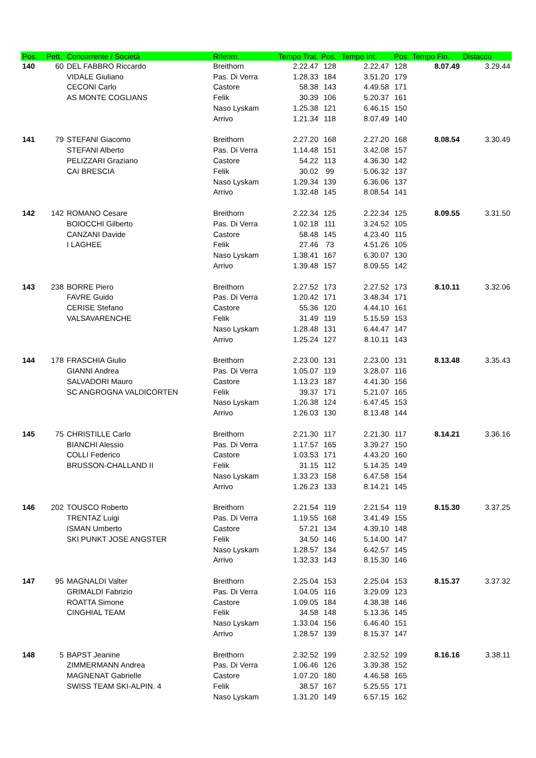| Pos. | Pett. | Concorrente / Società | Riferim. | Tempo Trat. | Pos. | Tempo Int. | Pos. | Tempo Fin. | Distacco |
| --- | --- | --- | --- | --- | --- | --- | --- | --- | --- |
| 140 | 60 | DEL FABBRO Riccardo | Breithorn | 2.22.47 | 128 | 2.22.47 | 128 | 8.07.49 | 3.29.44 |
| | | VIDALE Giuliano | Pas. Di Verra | 1.28.33 | 184 | 3.51.20 | 179 | | |
| | | CECONI Carlo | Castore | 58.38 | 143 | 4.49.58 | 171 | | |
| | | AS MONTE COGLIANS | Felik | 30.39 | 106 | 5.20.37 | 161 | | |
| | | | Naso Lyskam | 1.25.38 | 121 | 6.46.15 | 150 | | |
| | | | Arrivo | 1.21.34 | 118 | 8.07.49 | 140 | | |
| 141 | 79 | STEFANI Giacomo | Breithorn | 2.27.20 | 168 | 2.27.20 | 168 | 8.08.54 | 3.30.49 |
| | | STEFANI Alberto | Pas. Di Verra | 1.14.48 | 151 | 3.42.08 | 157 | | |
| | | PELIZZARI Graziano | Castore | 54.22 | 113 | 4.36.30 | 142 | | |
| | | CAI BRESCIA | Felik | 30.02 | 99 | 5.06.32 | 137 | | |
| | | | Naso Lyskam | 1.29.34 | 139 | 6.36.06 | 137 | | |
| | | | Arrivo | 1.32.48 | 145 | 8.08.54 | 141 | | |
| 142 | 142 | ROMANO Cesare | Breithorn | 2.22.34 | 125 | 2.22.34 | 125 | 8.09.55 | 3.31.50 |
| | | BOIOCCHI Gilberto | Pas. Di Verra | 1.02.18 | 111 | 3.24.52 | 105 | | |
| | | CANZANI Davide | Castore | 58.48 | 145 | 4.23.40 | 115 | | |
| | | I LAGHEE | Felik | 27.46 | 73 | 4.51.26 | 105 | | |
| | | | Naso Lyskam | 1.38.41 | 167 | 6.30.07 | 130 | | |
| | | | Arrivo | 1.39.48 | 157 | 8.09.55 | 142 | | |
| 143 | 238 | BORRE Piero | Breithorn | 2.27.52 | 173 | 2.27.52 | 173 | 8.10.11 | 3.32.06 |
| | | FAVRE Guido | Pas. Di Verra | 1.20.42 | 171 | 3.48.34 | 171 | | |
| | | CERISE Stefano | Castore | 55.36 | 120 | 4.44.10 | 161 | | |
| | | VALSAVARENCHE | Felik | 31.49 | 119 | 5.15.59 | 153 | | |
| | | | Naso Lyskam | 1.28.48 | 131 | 6.44.47 | 147 | | |
| | | | Arrivo | 1.25.24 | 127 | 8.10.11 | 143 | | |
| 144 | 178 | FRASCHIA Giulio | Breithorn | 2.23.00 | 131 | 2.23.00 | 131 | 8.13.48 | 3.35.43 |
| | | GIANNI Andrea | Pas. Di Verra | 1.05.07 | 119 | 3.28.07 | 116 | | |
| | | SALVADORI Mauro | Castore | 1.13.23 | 187 | 4.41.30 | 156 | | |
| | | SC ANGROGNA VALDICORTEN | Felik | 39.37 | 171 | 5.21.07 | 165 | | |
| | | | Naso Lyskam | 1.26.38 | 124 | 6.47.45 | 153 | | |
| | | | Arrivo | 1.26.03 | 130 | 8.13.48 | 144 | | |
| 145 | 75 | CHRISTILLE Carlo | Breithorn | 2.21.30 | 117 | 2.21.30 | 117 | 8.14.21 | 3.36.16 |
| | | BIANCHI Alessio | Pas. Di Verra | 1.17.57 | 165 | 3.39.27 | 150 | | |
| | | COLLI Federico | Castore | 1.03.53 | 171 | 4.43.20 | 160 | | |
| | | BRUSSON-CHALLAND II | Felik | 31.15 | 112 | 5.14.35 | 149 | | |
| | | | Naso Lyskam | 1.33.23 | 158 | 6.47.58 | 154 | | |
| | | | Arrivo | 1.26.23 | 133 | 8.14.21 | 145 | | |
| 146 | 202 | TOUSCO Roberto | Breithorn | 2.21.54 | 119 | 2.21.54 | 119 | 8.15.30 | 3.37.25 |
| | | TRENTAZ Luigi | Pas. Di Verra | 1.19.55 | 168 | 3.41.49 | 155 | | |
| | | ISMAN Umberto | Castore | 57.21 | 134 | 4.39.10 | 148 | | |
| | | SKI PUNKT JOSE ANGSTER | Felik | 34.50 | 146 | 5.14.00 | 147 | | |
| | | | Naso Lyskam | 1.28.57 | 134 | 6.42.57 | 145 | | |
| | | | Arrivo | 1.32.33 | 143 | 8.15.30 | 146 | | |
| 147 | 95 | MAGNALDI Valter | Breithorn | 2.25.04 | 153 | 2.25.04 | 153 | 8.15.37 | 3.37.32 |
| | | GRIMALDI Fabrizio | Pas. Di Verra | 1.04.05 | 116 | 3.29.09 | 123 | | |
| | | ROATTA Simone | Castore | 1.09.05 | 184 | 4.38.38 | 146 | | |
| | | CINGHIAL TEAM | Felik | 34.58 | 148 | 5.13.36 | 145 | | |
| | | | Naso Lyskam | 1.33.04 | 156 | 6.46.40 | 151 | | |
| | | | Arrivo | 1.28.57 | 139 | 8.15.37 | 147 | | |
| 148 | 5 | BAPST Jeanine | Breithorn | 2.32.52 | 199 | 2.32.52 | 199 | 8.16.16 | 3.38.11 |
| | | ZIMMERMANN Andrea | Pas. Di Verra | 1.06.46 | 126 | 3.39.38 | 152 | | |
| | | MAGNENAT Gabrielle | Castore | 1.07.20 | 180 | 4.46.58 | 165 | | |
| | | SWISS TEAM SKI-ALPIN. 4 | Felik | 38.57 | 167 | 5.25.55 | 171 | | |
| | | | Naso Lyskam | 1.31.20 | 149 | 6.57.15 | 162 | | |